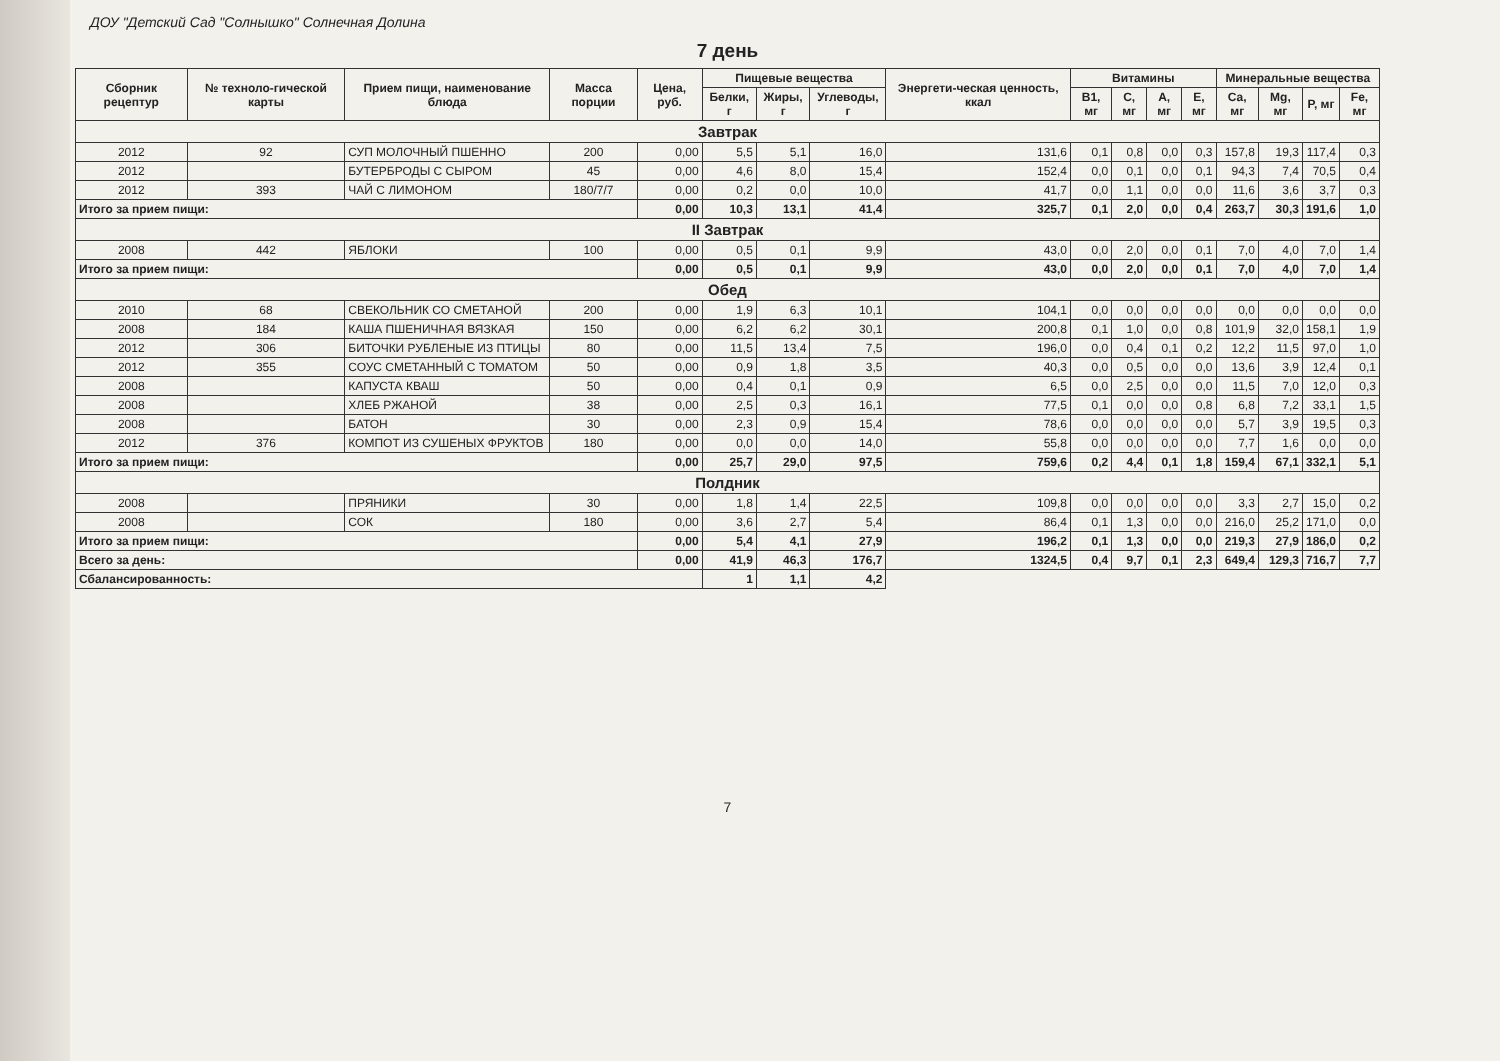ДОУ "Детский Сад "Солнышко" Солнечная Долина
7 день
| Сборник рецептур | № техноло-гической карты | Прием пищи, наименование блюда | Масса порции | Цена, руб. | Пищевые вещества | | | Энергети-ческая ценность, ккал | Витамины | | | | Минеральные вещества | | | |
| --- | --- | --- | --- | --- | --- | --- | --- | --- | --- | --- | --- | --- | --- | --- | --- | --- |
| | | | | | Белки, г | Жиры, г | Углеводы, г | | B1, мг | C, мг | A, мг | E, мг | Ca, мг | Mg, мг | P, мг | Fe, мг |
| Завтрак | | | | | | | | | | | | | | | | |
| 2012 | 92 | СУП МОЛОЧНЫЙ ПШЕННО | 200 | 0,00 | 5,5 | 5,1 | 16,0 | 131,6 | 0,1 | 0,8 | 0,0 | 0,3 | 157,8 | 19,3 | 117,4 | 0,3 |
| 2012 | | БУТЕРБРОДЫ С СЫРОМ | 45 | 0,00 | 4,6 | 8,0 | 15,4 | 152,4 | 0,0 | 0,1 | 0,0 | 0,1 | 94,3 | 7,4 | 70,5 | 0,4 |
| 2012 | 393 | ЧАЙ С ЛИМОНОМ | 180/7/7 | 0,00 | 0,2 | 0,0 | 10,0 | 41,7 | 0,0 | 1,1 | 0,0 | 0,0 | 11,6 | 3,6 | 3,7 | 0,3 |
| Итого за прием пищи: | | | | 0,00 | 10,3 | 13,1 | 41,4 | 325,7 | 0,1 | 2,0 | 0,0 | 0,4 | 263,7 | 30,3 | 191,6 | 1,0 |
| II Завтрак | | | | | | | | | | | | | | | | |
| 2008 | 442 | ЯБЛОКИ | 100 | 0,00 | 0,5 | 0,1 | 9,9 | 43,0 | 0,0 | 2,0 | 0,0 | 0,1 | 7,0 | 4,0 | 7,0 | 1,4 |
| Итого за прием пищи: | | | | 0,00 | 0,5 | 0,1 | 9,9 | 43,0 | 0,0 | 2,0 | 0,0 | 0,1 | 7,0 | 4,0 | 7,0 | 1,4 |
| Обед | | | | | | | | | | | | | | | | |
| 2010 | 68 | СВЕКОЛЬНИК СО СМЕТАНОЙ | 200 | 0,00 | 1,9 | 6,3 | 10,1 | 104,1 | 0,0 | 0,0 | 0,0 | 0,0 | 0,0 | 0,0 | 0,0 | 0,0 |
| 2008 | 184 | КАША ПШЕНИЧНАЯ ВЯЗКАЯ | 150 | 0,00 | 6,2 | 6,2 | 30,1 | 200,8 | 0,1 | 1,0 | 0,0 | 0,8 | 101,9 | 32,0 | 158,1 | 1,9 |
| 2012 | 306 | БИТОЧКИ РУБЛЕНЫЕ ИЗ ПТИЦЫ | 80 | 0,00 | 11,5 | 13,4 | 7,5 | 196,0 | 0,0 | 0,4 | 0,1 | 0,2 | 12,2 | 11,5 | 97,0 | 1,0 |
| 2012 | 355 | СОУС СМЕТАННЫЙ С ТОМАТОМ | 50 | 0,00 | 0,9 | 1,8 | 3,5 | 40,3 | 0,0 | 0,5 | 0,0 | 0,0 | 13,6 | 3,9 | 12,4 | 0,1 |
| 2008 | | КАПУСТА КВАШ | 50 | 0,00 | 0,4 | 0,1 | 0,9 | 6,5 | 0,0 | 2,5 | 0,0 | 0,0 | 11,5 | 7,0 | 12,0 | 0,3 |
| 2008 | | ХЛЕБ РЖАНОЙ | 38 | 0,00 | 2,5 | 0,3 | 16,1 | 77,5 | 0,1 | 0,0 | 0,0 | 0,8 | 6,8 | 7,2 | 33,1 | 1,5 |
| 2008 | | БАТОН | 30 | 0,00 | 2,3 | 0,9 | 15,4 | 78,6 | 0,0 | 0,0 | 0,0 | 0,0 | 5,7 | 3,9 | 19,5 | 0,3 |
| 2012 | 376 | КОМПОТ ИЗ СУШЕНЫХ ФРУКТОВ | 180 | 0,00 | 0,0 | 0,0 | 14,0 | 55,8 | 0,0 | 0,0 | 0,0 | 0,0 | 7,7 | 1,6 | 0,0 | 0,0 |
| Итого за прием пищи: | | | | 0,00 | 25,7 | 29,0 | 97,5 | 759,6 | 0,2 | 4,4 | 0,1 | 1,8 | 159,4 | 67,1 | 332,1 | 5,1 |
| Полдник | | | | | | | | | | | | | | | | |
| 2008 | | ПРЯНИКИ | 30 | 0,00 | 1,8 | 1,4 | 22,5 | 109,8 | 0,0 | 0,0 | 0,0 | 0,0 | 3,3 | 2,7 | 15,0 | 0,2 |
| 2008 | | СОК | 180 | 0,00 | 3,6 | 2,7 | 5,4 | 86,4 | 0,1 | 1,3 | 0,0 | 0,0 | 216,0 | 25,2 | 171,0 | 0,0 |
| Итого за прием пищи: | | | | 0,00 | 5,4 | 4,1 | 27,9 | 196,2 | 0,1 | 1,3 | 0,0 | 0,0 | 219,3 | 27,9 | 186,0 | 0,2 |
| Всего за день: | | | | 0,00 | 41,9 | 46,3 | 176,7 | 1324,5 | 0,4 | 9,7 | 0,1 | 2,3 | 649,4 | 129,3 | 716,7 | 7,7 |
| Сбалансированность: | | | | | 1 | 1,1 | 4,2 | | | | | | | | | |
7